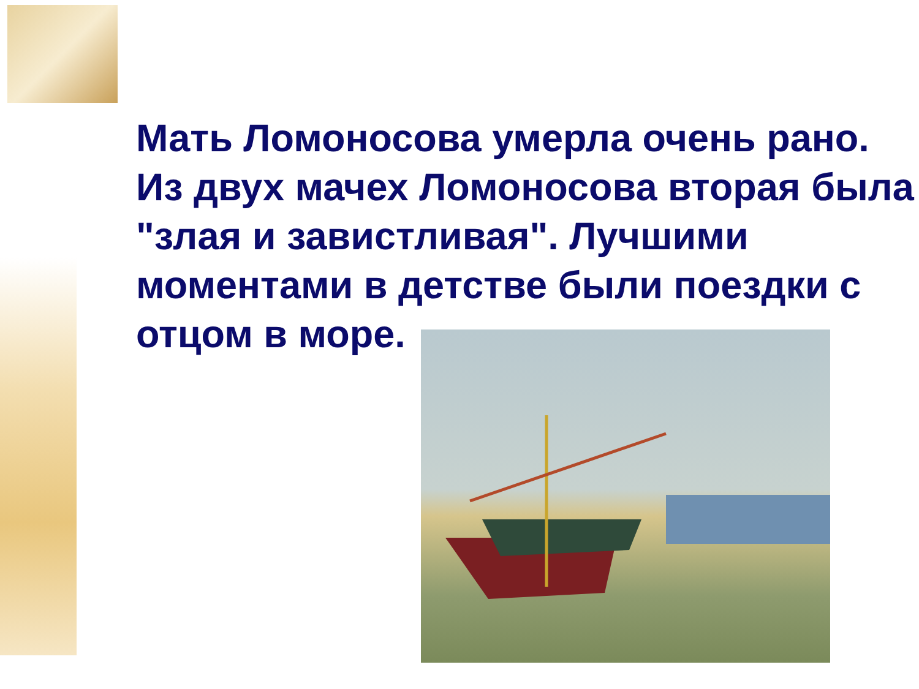Мать Ломоносова умерла очень рано. Из двух мачех Ломоносова вторая была "злая и завистливая". Лучшими моментами в детстве были поездки с отцом в море.